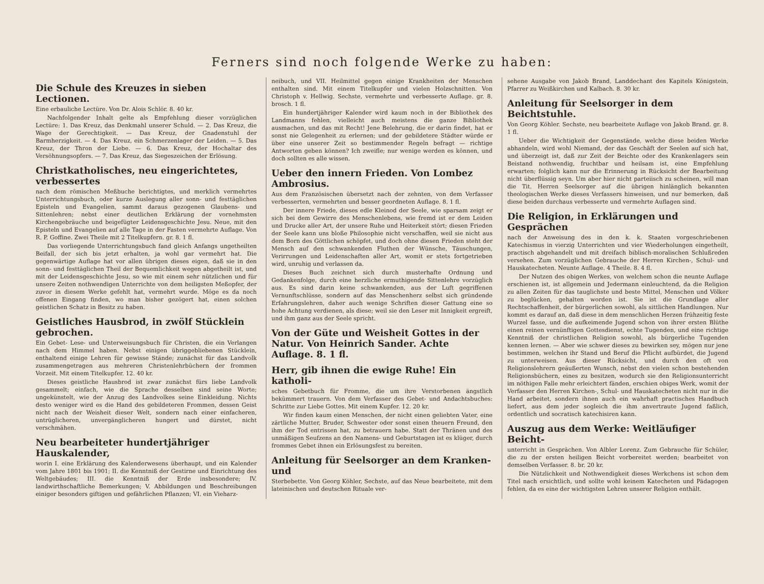Ferners sind noch folgende Werke zu haben:
Die Schule des Kreuzes in sieben Lectionen.
Eine erbauliche Lectüre. Von Dr. Alois Schlör. 8. 40 kr.
Nachfolgender Inhalt gelte als Empfehlung dieser vorzüglichen Lectüre: 1. Das Kreuz, das Denkmahl unserer Schuld. — 2. Das Kreuz, die Wage der Gerechtigkeit. — Das Kreuz, der Gnadenstuhl der Barmherzigkeit. — 4. Das Kreuz, ein Schmerzenlager der Leiden. — 5. Das Kreuz, der Thron der Liebe. — 6. Das Kreuz, der Hochaltar des Versöhnungsopfers. — 7. Das Kreuz, das Siegeszeichen der Erlösung.
Christkatholisches, neu eingerichtetes, verbessertes
nach dem römischen Meßbuche berichtigtes, und merklich vermehrtes Unterrichtungsbuch, oder kurze Auslegung aller sonn- und festtäglichen Episteln und Evangelien, sammt daraus gezogenen Glaubens- und Sittenlehren; nebst einer deutlichen Erklärung der vornehmsten Kirchengebräuche und beigefügter Leidensgeschichte Jesu. Neue, mit den Episteln und Evangelien auf alle Tage in der Fasten vermehrte Auflage. Von R. P. Goffine. Zwei Theile mit 2 Titelkupfern. gr. 8. 1 fl.
Das vorliegende Unterrichtungsbuch fand gleich Anfangs ungetheilten Beifall, der sich bis jetzt erhalten, ja wohl gar vermehrt hat. Die gegenwärtige Auflage hat vor allen übrigen dieses eigen, daß sie in den sonn- und festtäglichen Theil der Bequemlichkeit wegen abgetheilt ist, und mit der Leidensgeschichte Jesu, so wie mit einem sehr nützlichen und für unsere Zeiten nothwendigen Unterrichte von dem heiligsten Meßopfer, der zuvor in diesem Werke gefehlt hat, vermehrt wurde. Möge es da noch offenen Eingang finden, wo man bisher gezögert hat, einen solchen geistlichen Schatz in Besitz zu haben.
Geistliches Hausbrod, in zwölf Stücklein gebrochen.
Ein Gebet- Lese- und Unterweisungsbuch für Christen, die ein Verlangen nach dem Himmel haben. Nebst einigen übriggebliebenen Stücklein, enthaltend einige Lehren für gewisse Stände; zunächst für das Landvolk zusammengetragen aus mehreren Christenlehrbüchern der frommen Vorzeit. Mit einem Titelkupfer. 12. 40 kr.
Dieses geistliche Hausbrod ist zwar zunächst fürs liebe Landvolk gesammelt; einfach, wie die Sprache desselben sind seine Worte; ungekünstelt, wie der Anzug des Landvolkes seine Einkleidung. Nichts desto weniger wird es die Hand des gebildeteren Frommen, dessen Geist nicht nach der Weisheit dieser Welt, sondern nach einer einfacheren, untrüglicheren, unvergänglicheren hungert und dürstet, nicht verschmähen.
Neu bearbeiteter hundertjähriger Hauskalender,
worin I. eine Erklärung des Kalenderwesens überhaupt, und ein Kalender vom Jahre 1801 bis 1901; II. die Kenntniß der Gestirne und Einrichtung des Weltgebäudes; III. die Kenntniß der Erde insbesondere; IV. landwirthschaftliche Bemerkungen; V. Abbildungen und Beschreibungen einiger besonders giftigen und gefährlichen Pflanzen; VI. ein Vieharz-
neibuch, und VII. Heilmittel gegen einige Krankheiten der Menschen enthalten sind. Mit einem Titelkupfer und vielen Holzschnitten. Von Christoph v. Hellwig. Sechste, vermehrte und verbesserte Auflage. gr. 8. brosch. 1 fl.
Ein hundertjähriger Kalender wird kaum noch in der Bibliothek des Landmanns fehlen, vielleicht auch meistens die ganze Bibliothek ausmachen, und das mit Recht! Jene Belehrung, die er darin findet, hat er sonst nie Gelegenheit zu erlernen; und der gebildetere Städter würde er über eine unserer Zeit so bestimmender Regeln befragt — richtige Antworten geben können? Ich zweifle; nur wenige werden es können, und doch sollten es alle wissen.
Ueber den innern Frieden. Von Lombez Ambrosius.
Aus dem Französischen übersetzt nach der zehnten, von dem Verfasser verbesserten, vermehrten und besser geordneten Auflage. 8. 1 fl.
Der innere Friede, dieses edle Kleinod der Seele, wie sparsam zeigt er sich bei dem Gewirre des Menschenlebens, wie fremd ist er dem Leiden und Drucke aller Art, der unsere Ruhe und Heiterkeit stört; diesen Frieden der Seele kann uns bloße Philosophie nicht verschaffen, weil sie nicht aus dem Born des Göttlichen schöpfet, und doch ohne diesen Frieden steht der Mensch auf den schwankenden Fluthen der Wünsche, Täuschungen, Verirrungen und Leidenschaften aller Art, womit er stets fortgetrieben wird, unruhig und verlassen da.
Dieses Buch zeichnet sich durch musterhafte Ordnung und Gedankenfolge, durch eine herzliche ermuthigende Sittenlehre vorzüglich aus. Es sind darin keine schwankenden, aus der Luft gegriffenen Vernunftschlüsse, sondern auf das Menschenherz selbst sich gründende Erfahrungslehren, daher auch wenige Schriften dieser Gattung eine so hohe Achtung verdienen, als diese; weil sie den Leser mit Innigkeit ergreift, und ihm ganz aus der Seele spricht.
Von der Güte und Weisheit Gottes in der Natur. Von Heinrich Sander. Achte Auflage. 8. 1 fl.
Herr, gib ihnen die ewige Ruhe! Ein katholi-
sches Gebetbuch für Fromme, die um ihre Verstorbenen ängstlich bekümmert trauern. Von dem Verfasser des Gebet- und Andachtsbuches: Schritte zur Liebe Gottes. Mit einem Kupfer. 12. 20 kr.
Wir finden kaum einen Menschen, der nicht einen geliebten Vater, eine zärtliche Mutter, Bruder, Schwester oder sonst einen theuern Freund, den ihm der Tod entrissen hat, zu betrauern habe. Statt der Thränen und des unmäßigen Seufzens an den Namens- und Geburtstagen ist es klüger, durch frommes Gebet ihnen ein Erlösungsfest zu bereiten.
Anleitung für Seelsorger an dem Kranken- und
Sterbebette. Von Georg Köhler, Sechste, auf das Neue bearbeitete, mit dem lateinischen und deutschen Rituale ver-
sehene Ausgabe von Jakob Brand, Landdechant des Kapitels Königstein, Pfarrer zu Weißkirchen und Kalbach. 8. 30 kr.
Anleitung für Seelsorger in dem Beichtstuhle.
Von Georg Köhler. Sechste, neu bearbeitete Auflage von Jakob Brand. gr. 8. 1 fl.
Ueber die Wichtigkeit der Gegenstände, welche diese beiden Werke abhandeln, wird wohl Niemand, der das Geschäft der Seelen auf sich hat, und überzeigt ist, daß zur Zeit der Beichte oder des Krankenlagers sein Beistand nothwendig, fruchtbar und heilsam ist, eine Empfehlung erwarten; folglich kann nur die Erinnerung in Rücksicht der Bearbeitung nicht überflüssig seyn. Um aber hier nicht parteiisch zu scheinen, will man die Tit. Herren Seelsorger auf die übrigen hinlänglich bekannten theologischen Werke dieses Verfassers hinweisen, und nur bemerken, daß diese beiden durchaus verbesserte und vermehrte Auflagen sind.
Die Religion, in Erklärungen und Gesprächen
nach der Anweisung des in den k. k. Staaten vorgeschriebenen Katechismus in vierzig Unterrichten und vier Wiederholungen eingetheilt, practisch abgehandelt und mit dreifach biblisch-moralischen Schlußreden versehen. Zum vorzüglichen Gebrauche der Herren Kirchen-, Schul- und Hauskatecheten. Neunte Auflage. 4 Theile. 8. 4 fl.
Der Nutzen des obigen Werkes, von welchem schon die neunte Auflage erschienen ist, ist allgemein und Jedermann einleuchtend, da die Religion zu allen Zeiten für das tauglichste und beste Mittel, Menschen und Völker zu beglücken, gehalten worden ist. Sie ist die Grundlage aller Rechtschaffenheit, der bürgerlichen sowohl, als sittlichen Handlungen. Nur kommt es darauf an, daß diese in dem menschlichen Herzen frühzeitig feste Wurzel fasse, und die aufkeimende Jugend schon von ihrer ersten Blüthe einen reinen vernünftigen Gottesdienst, echte Tugenden, und eine richtige Kenntniß der christlichen Religion sowohl, als bürgerliche Tugenden kennen lernen. — Aber wie schwer dieses zu bewirken sey, mögen nur jene bestimmen, welchen ihr Stand und Beruf die Pflicht aufbürdet, die Jugend zu unterweisen. Aus dieser Rücksicht, und durch den oft von Religionslehrern geäußerten Wunsch, nebst den vielen schon bestehenden Religionsbüchern, eines zu besitzen, wodurch sie den Religionsunterricht im nöthigen Falle mehr erleichtert fänden, erschien obiges Werk, womit der Verfasser den Herren Kirchen-, Schul- und Hauskatecheten nicht nur in die Hand arbeitet, sondern ihnen auch ein wahrhaft practisches Handbuch liefert, aus dem jeder sogleich die ihm anvertraute Jugend faßlich, ordentlich und socratisch katechisiren kann.
Auszug aus dem Werke: Weitläufiger Beicht-
unterricht in Gesprächen. Von Albler Lorenz. Zum Gebrauche für Schüler, die zu der ersten heiligen Beicht vorbereitet werden; bearbeitet von demselben Verfasser. 8. br. 20 kr.
Die Nützlichkeit und Nothwendigkeit dieses Werkchens ist schon dem Titel nach ersichtlich, und sollte wohl keinem Katecheten und Pädagogen fehlen, da es eine der wichtigsten Lehren unserer Religion enthält.